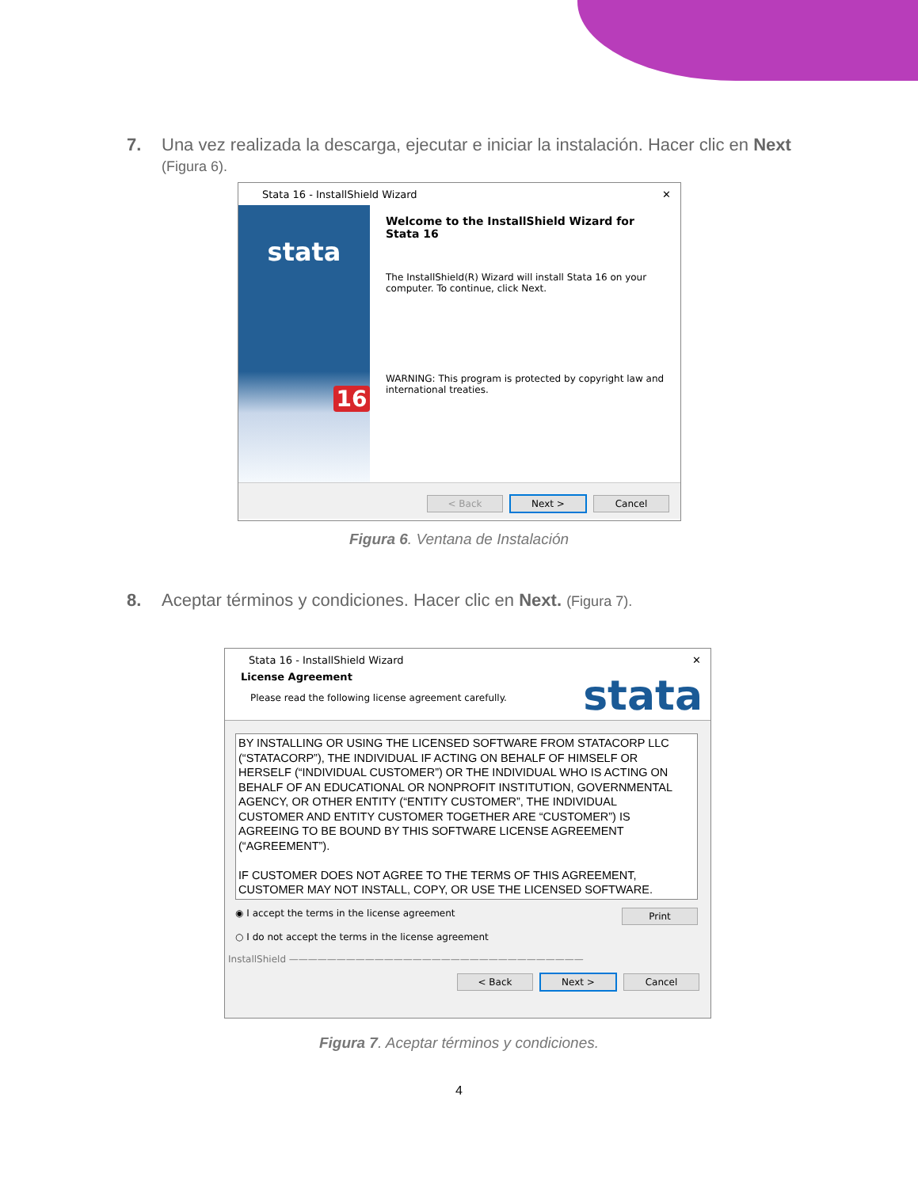7. Una vez realizada la descarga, ejecutar e iniciar la instalación. Hacer clic en Next
(Figura 6).
Stata 16 - InstallShield Wizard ✕
stata
16
Welcome to the InstallShield Wizard for Stata 16
The InstallShield(R) Wizard will install Stata 16 on your computer. To continue, click Next.
WARNING: This program is protected by copyright law and international treaties.
< Back Next > Cancel
Figura 6. Ventana de Instalación
8. Aceptar términos y condiciones. Hacer clic en Next. (Figura 7).
Stata 16 - InstallShield Wizard ✕
License Agreement
Please read the following license agreement carefully.
stata
BY INSTALLING OR USING THE LICENSED SOFTWARE FROM STATACORP LLC (“STATACORP”), THE INDIVIDUAL IF ACTING ON BEHALF OF HIMSELF OR HERSELF (“INDIVIDUAL CUSTOMER”) OR THE INDIVIDUAL WHO IS ACTING ON BEHALF OF AN EDUCATIONAL OR NONPROFIT INSTITUTION, GOVERNMENTAL AGENCY, OR OTHER ENTITY (“ENTITY CUSTOMER”, THE INDIVIDUAL CUSTOMER AND ENTITY CUSTOMER TOGETHER ARE “CUSTOMER”) IS AGREEING TO BE BOUND BY THIS SOFTWARE LICENSE AGREEMENT (“AGREEMENT”).
IF CUSTOMER DOES NOT AGREE TO THE TERMS OF THIS AGREEMENT, CUSTOMER MAY NOT INSTALL, COPY, OR USE THE LICENSED SOFTWARE.
◉ I accept the terms in the license agreement Print
○ I do not accept the terms in the license agreement
InstallShield ———————————————————————————————
< Back Next > Cancel
Figura 7. Aceptar términos y condiciones.
4